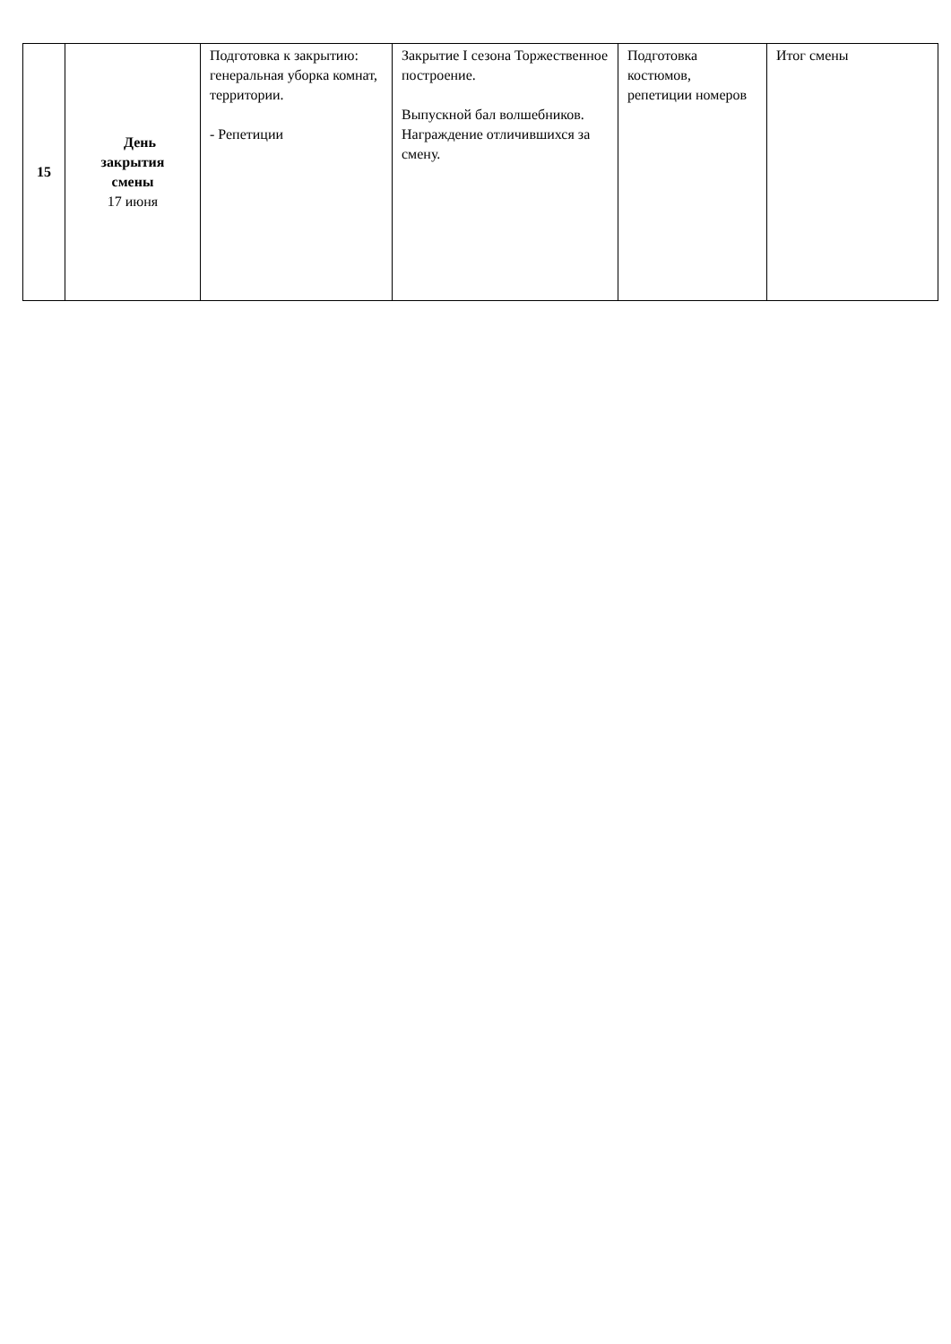| 15 | День закрытия смены 17 июня | Подготовка к закрытию: генеральная уборка комнат, территории. - Репетиции | Закрытие I сезона Торжественное построение. Выпускной бал волшебников. Награждение отличившихся за смену. | Подготовка костюмов, репетиции номеров | Итог смены |